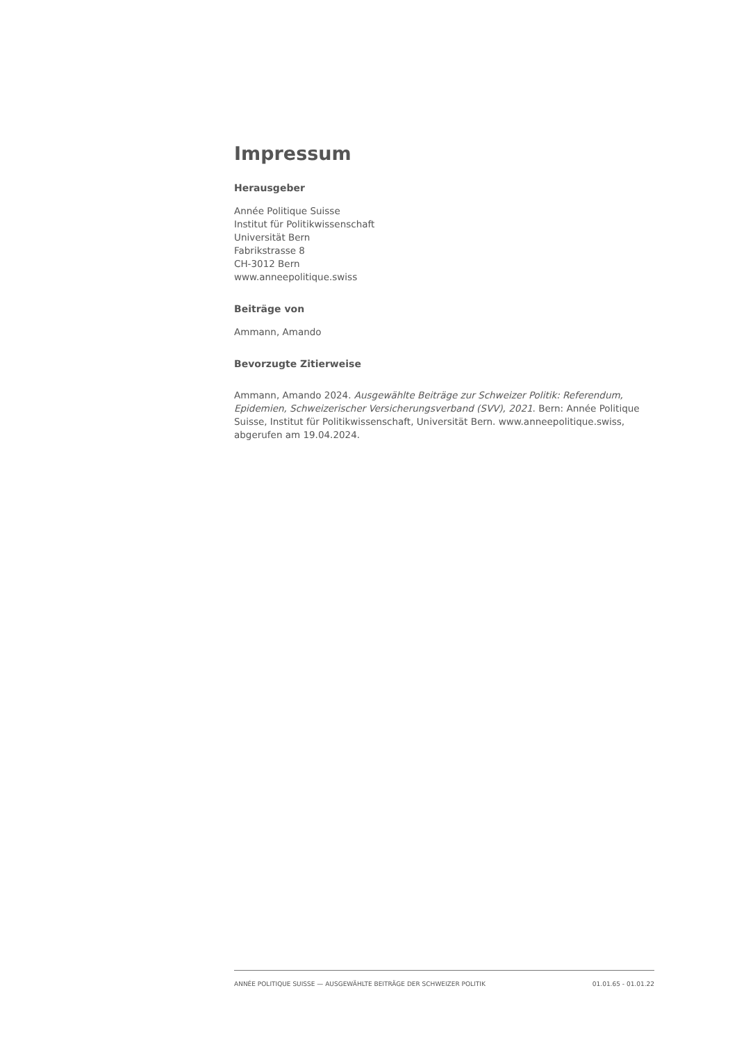Impressum
Herausgeber
Année Politique Suisse
Institut für Politikwissenschaft
Universität Bern
Fabrikstrasse 8
CH-3012 Bern
www.anneepolitique.swiss
Beiträge von
Ammann, Amando
Bevorzugte Zitierweise
Ammann, Amando 2024. Ausgewählte Beiträge zur Schweizer Politik: Referendum, Epidemien, Schweizerischer Versicherungsverband (SVV), 2021. Bern: Année Politique Suisse, Institut für Politikwissenschaft, Universität Bern. www.anneepolitique.swiss, abgerufen am 19.04.2024.
ANNÉE POLITIQUE SUISSE — AUSGEWÄHLTE BEITRÄGE DER SCHWEIZER POLITIK 01.01.65 - 01.01.22